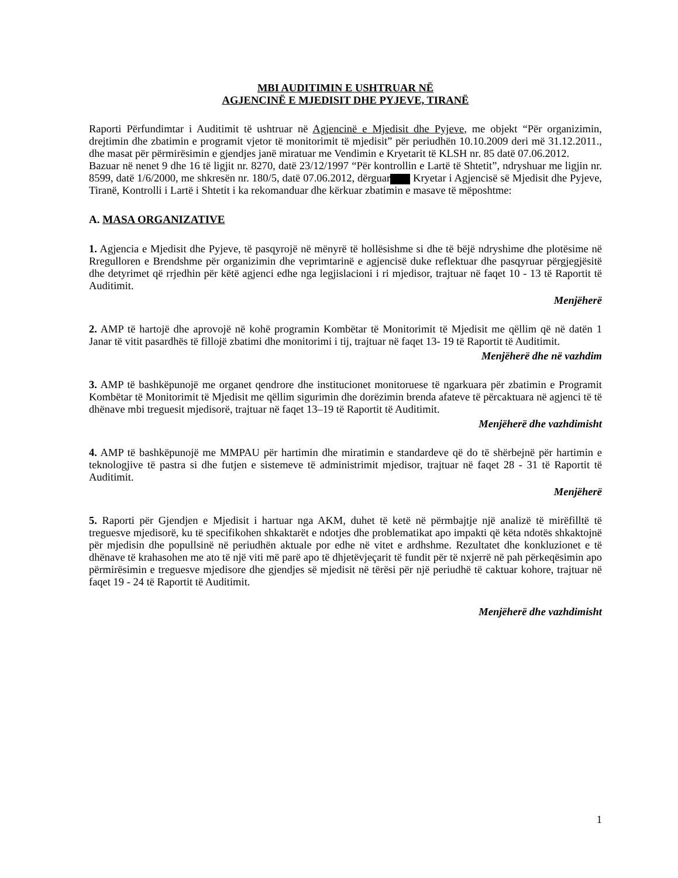MBI AUDITIMIN E USHTRUAR NË
AGJENCINË E MJEDISIT DHE PYJEVE, TIRANË
Raporti Përfundimtar i Auditimit të ushtruar në Agjencinë e Mjedisit dhe Pyjeve, me objekt “Për organizimin, drejtimin dhe zbatimin e programit vjetor të monitorimit të mjedisit” për periudhën 10.10.2009 deri më 31.12.2011., dhe masat për përmirësimin e gjendjes janë miratuar me Vendimin e Kryetarit të KLSH nr. 85 datë 07.06.2012.
Bazuar në nenet 9 dhe 16 të ligjit nr. 8270, datë 23/12/1997 “Për kontrollin e Lartë të Shtetit”, ndryshuar me ligjin nr. 8599, datë 1/6/2000, me shkresën nr. 180/5, datë 07.06.2012, dërguar Kryetar i Agjencisë së Mjedisit dhe Pyjeve, Tiranë, Kontrolli i Lartë i Shtetit i ka rekomanduar dhe kërkuar zbatimin e masave të mëposhtme:
A. MASA ORGANIZATIVE
1. Agjencia e Mjedisit dhe Pyjeve, të pasqyrojë në mënyrë të hollësishme si dhe të bëjë ndryshime dhe plotësime në Rregulloren e Brendshme për organizimin dhe veprimtarinë e agjencisë duke reflektuar dhe pasqyruar përgjegjësitë dhe detyrimet që rrjedhin për këtë agjenci edhe nga legjislacioni i ri mjedisor, trajtuar në faqet 10 - 13 të Raportit të Auditimit.
Menjëherë
2. AMP të hartojë dhe aprovojë në kohë programin Kombëtar të Monitorimit të Mjedisit me qëllim që në datën 1 Janar të vitit pasardhës të fillojë zbatimi dhe monitorimi i tij, trajtuar në faqet 13- 19 të Raportit të Auditimit.
Menjëherë dhe në vazhdim
3. AMP të bashkëpunojë me organet qendrore dhe institucionet monitoruese të ngarkuara për zbatimin e Programit Kombëtar të Monitorimit të Mjedisit me qëllim sigurimin dhe dorëzimin brenda afateve të përcaktuara në agjenci të të dhënave mbi treguesit mjedisorë, trajtuar në faqet 13–19 të Raportit të Auditimit.
Menjëherë dhe vazhdimisht
4. AMP të bashkëpunojë me MMPAU për hartimin dhe miratimin e standardeve që do të shërbejnë për hartimin e teknologjive të pastra si dhe futjen e sistemeve të administrimit mjedisor, trajtuar në faqet 28 - 31 të Raportit të Auditimit.
Menjëherë
5. Raporti për Gjendjen e Mjedisit i hartuar nga AKM, duhet të ketë në përmbajtje një analizë të mirëfilltë të treguesve mjedisorë, ku të specifikohen shkaktarët e ndotjes dhe problematikat apo impakti që këta ndotës shkaktojnë për mjedisin dhe popullsinë në periudhën aktuale por edhe në vitet e ardhshme. Rezultatet dhe konkluzionet e të dhënave të krahasohen me ato të një viti më parë apo të dhjetëvjeçarit të fundit për të nxjerrë në pah përkeqësimin apo përmirësimin e treguesve mjedisore dhe gjendjes së mjedisit në tërësi për një periudhë të caktuar kohore, trajtuar në faqet 19 - 24 të Raportit të Auditimit.
Menjëherë dhe vazhdimisht
1